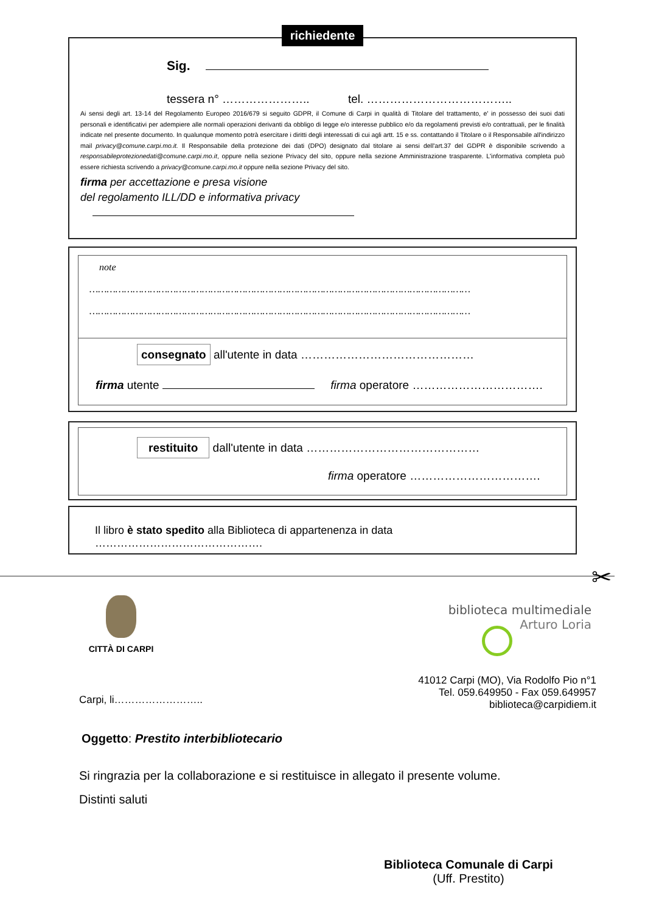richiedente
Sig.
tessera n° ………………….. tel. ………………………………..
Ai sensi degli art. 13-14 del Regolamento Europeo 2016/679 si seguito GDPR, il Comune di Carpi in qualità di Titolare del trattamento, e' in possesso dei suoi dati personali e identificativi per adempiere alle normali operazioni derivanti da obbligo di legge e/o interesse pubblico e/o da regolamenti previsti e/o contrattuali, per le finalità indicate nel presente documento. In qualunque momento potrà esercitare i diritti degli interessati di cui agli artt. 15 e ss. contattando il Titolare o il Responsabile all'indirizzo mail privacy@comune.carpi.mo.it. Il Responsabile della protezione dei dati (DPO) designato dal titolare ai sensi dell'art.37 del GDPR è disponibile scrivendo a responsabileprotezionedati@comune.carpi.mo.it, oppure nella sezione Privacy del sito, oppure nella sezione Amministrazione trasparente. L'informativa completa può essere richiesta scrivendo a privacy@comune.carpi.mo.it oppure nella sezione Privacy del sito.
firma per accettazione e presa visione
del regolamento ILL/DD e informativa privacy
note
……………………………………………………………………………………………………………………
……………………………………………………………………………………………………………………
consegnato all'utente in data ………………………………………
firma utente firma operatore …………………………….
restituito dall'utente in data ………………………………………
firma operatore …………………………….
Il libro è stato spedito alla Biblioteca di appartenenza in data ……………………………………….
✂
CITTÀ DI CARPI
biblioteca multimediale
Arturo Loria
41012 Carpi (MO), Via Rodolfo Pio n°1
Tel. 059.649950 - Fax 059.649957
biblioteca@carpidiem.it
Carpi, li……………………..
Oggetto: Prestito interbibliotecario
Si ringrazia per la collaborazione e si restituisce in allegato il presente volume.
Distinti saluti
Biblioteca Comunale di Carpi
(Uff. Prestito)